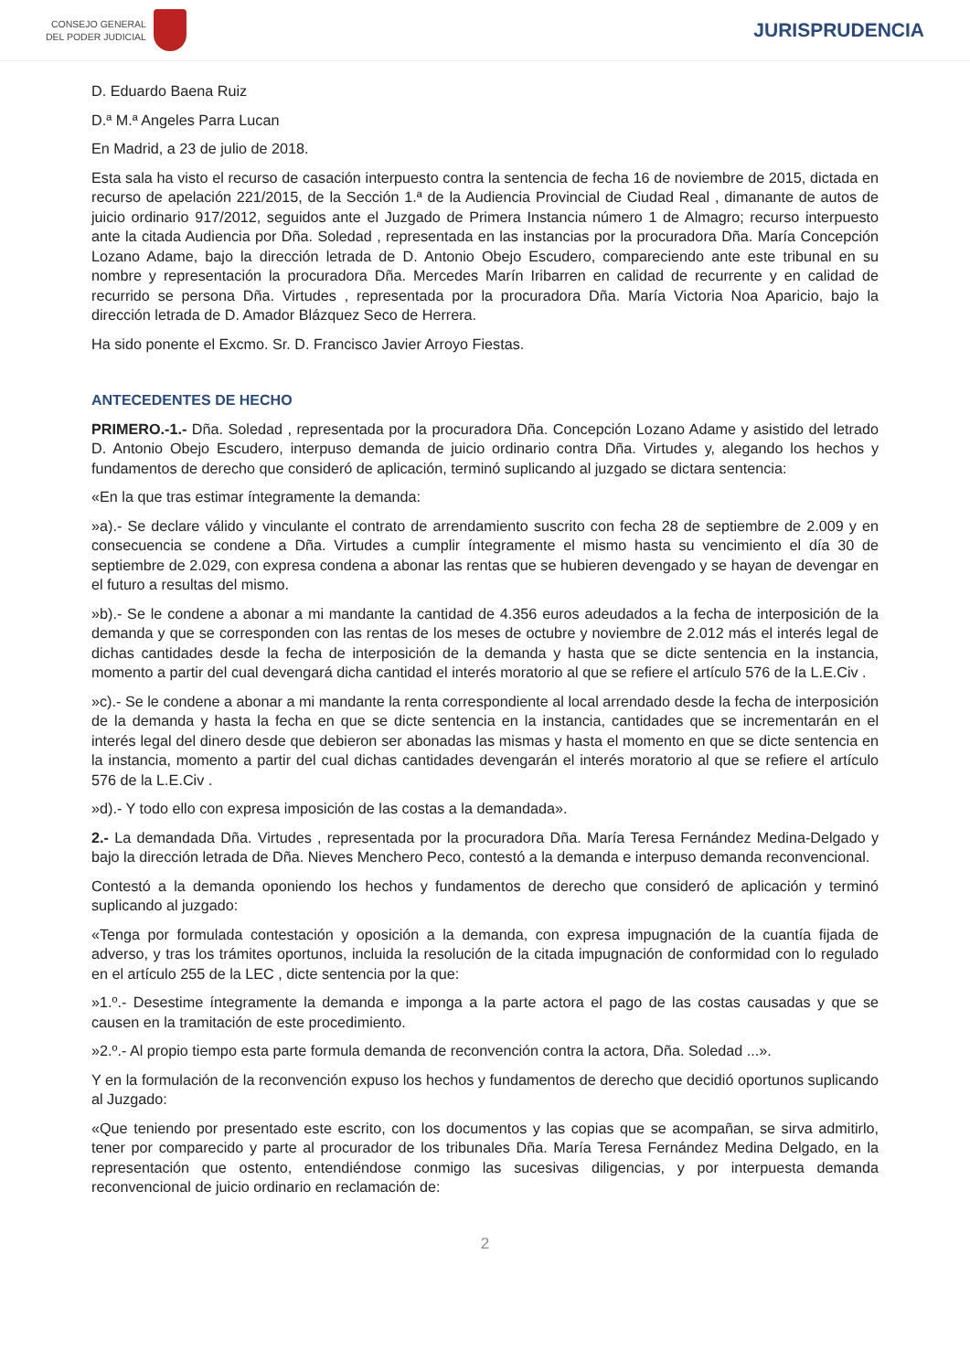CONSEJO GENERAL
DEL PODER JUDICIAL
JURISPRUDENCIA
D. Eduardo Baena Ruiz
D.ª M.ª Angeles Parra Lucan
En Madrid, a 23 de julio de 2018.
Esta sala ha visto el recurso de casación interpuesto contra la sentencia de fecha 16 de noviembre de 2015, dictada en recurso de apelación 221/2015, de la Sección 1.ª de la Audiencia Provincial de Ciudad Real , dimanante de autos de juicio ordinario 917/2012, seguidos ante el Juzgado de Primera Instancia número 1 de Almagro; recurso interpuesto ante la citada Audiencia por Dña. Soledad , representada en las instancias por la procuradora Dña. María Concepción Lozano Adame, bajo la dirección letrada de D. Antonio Obejo Escudero, compareciendo ante este tribunal en su nombre y representación la procuradora Dña. Mercedes Marín Iribarren en calidad de recurrente y en calidad de recurrido se persona Dña. Virtudes , representada por la procuradora Dña. María Victoria Noa Aparicio, bajo la dirección letrada de D. Amador Blázquez Seco de Herrera.
Ha sido ponente el Excmo. Sr. D. Francisco Javier Arroyo Fiestas.
ANTECEDENTES DE HECHO
PRIMERO.-1.- Dña. Soledad , representada por la procuradora Dña. Concepción Lozano Adame y asistido del letrado D. Antonio Obejo Escudero, interpuso demanda de juicio ordinario contra Dña. Virtudes y, alegando los hechos y fundamentos de derecho que consideró de aplicación, terminó suplicando al juzgado se dictara sentencia:
«En la que tras estimar íntegramente la demanda:
»a).- Se declare válido y vinculante el contrato de arrendamiento suscrito con fecha 28 de septiembre de 2.009 y en consecuencia se condene a Dña. Virtudes a cumplir íntegramente el mismo hasta su vencimiento el día 30 de septiembre de 2.029, con expresa condena a abonar las rentas que se hubieren devengado y se hayan de devengar en el futuro a resultas del mismo.
»b).- Se le condene a abonar a mi mandante la cantidad de 4.356 euros adeudados a la fecha de interposición de la demanda y que se corresponden con las rentas de los meses de octubre y noviembre de 2.012 más el interés legal de dichas cantidades desde la fecha de interposición de la demanda y hasta que se dicte sentencia en la instancia, momento a partir del cual devengará dicha cantidad el interés moratorio al que se refiere el artículo 576 de la L.E.Civ .
»c).- Se le condene a abonar a mi mandante la renta correspondiente al local arrendado desde la fecha de interposición de la demanda y hasta la fecha en que se dicte sentencia en la instancia, cantidades que se incrementarán en el interés legal del dinero desde que debieron ser abonadas las mismas y hasta el momento en que se dicte sentencia en la instancia, momento a partir del cual dichas cantidades devengarán el interés moratorio al que se refiere el artículo 576 de la L.E.Civ .
»d).- Y todo ello con expresa imposición de las costas a la demandada».
2.- La demandada Dña. Virtudes , representada por la procuradora Dña. María Teresa Fernández Medina-Delgado y bajo la dirección letrada de Dña. Nieves Menchero Peco, contestó a la demanda e interpuso demanda reconvencional.
Contestó a la demanda oponiendo los hechos y fundamentos de derecho que consideró de aplicación y terminó suplicando al juzgado:
«Tenga por formulada contestación y oposición a la demanda, con expresa impugnación de la cuantía fijada de adverso, y tras los trámites oportunos, incluida la resolución de la citada impugnación de conformidad con lo regulado en el artículo 255 de la LEC , dicte sentencia por la que:
»1.º.- Desestime íntegramente la demanda e imponga a la parte actora el pago de las costas causadas y que se causen en la tramitación de este procedimiento.
»2.º.- Al propio tiempo esta parte formula demanda de reconvención contra la actora, Dña. Soledad ...».
Y en la formulación de la reconvención expuso los hechos y fundamentos de derecho que decidió oportunos suplicando al Juzgado:
«Que teniendo por presentado este escrito, con los documentos y las copias que se acompañan, se sirva admitirlo, tener por comparecido y parte al procurador de los tribunales Dña. María Teresa Fernández Medina Delgado, en la representación que ostento, entendiéndose conmigo las sucesivas diligencias, y por interpuesta demanda reconvencional de juicio ordinario en reclamación de:
2